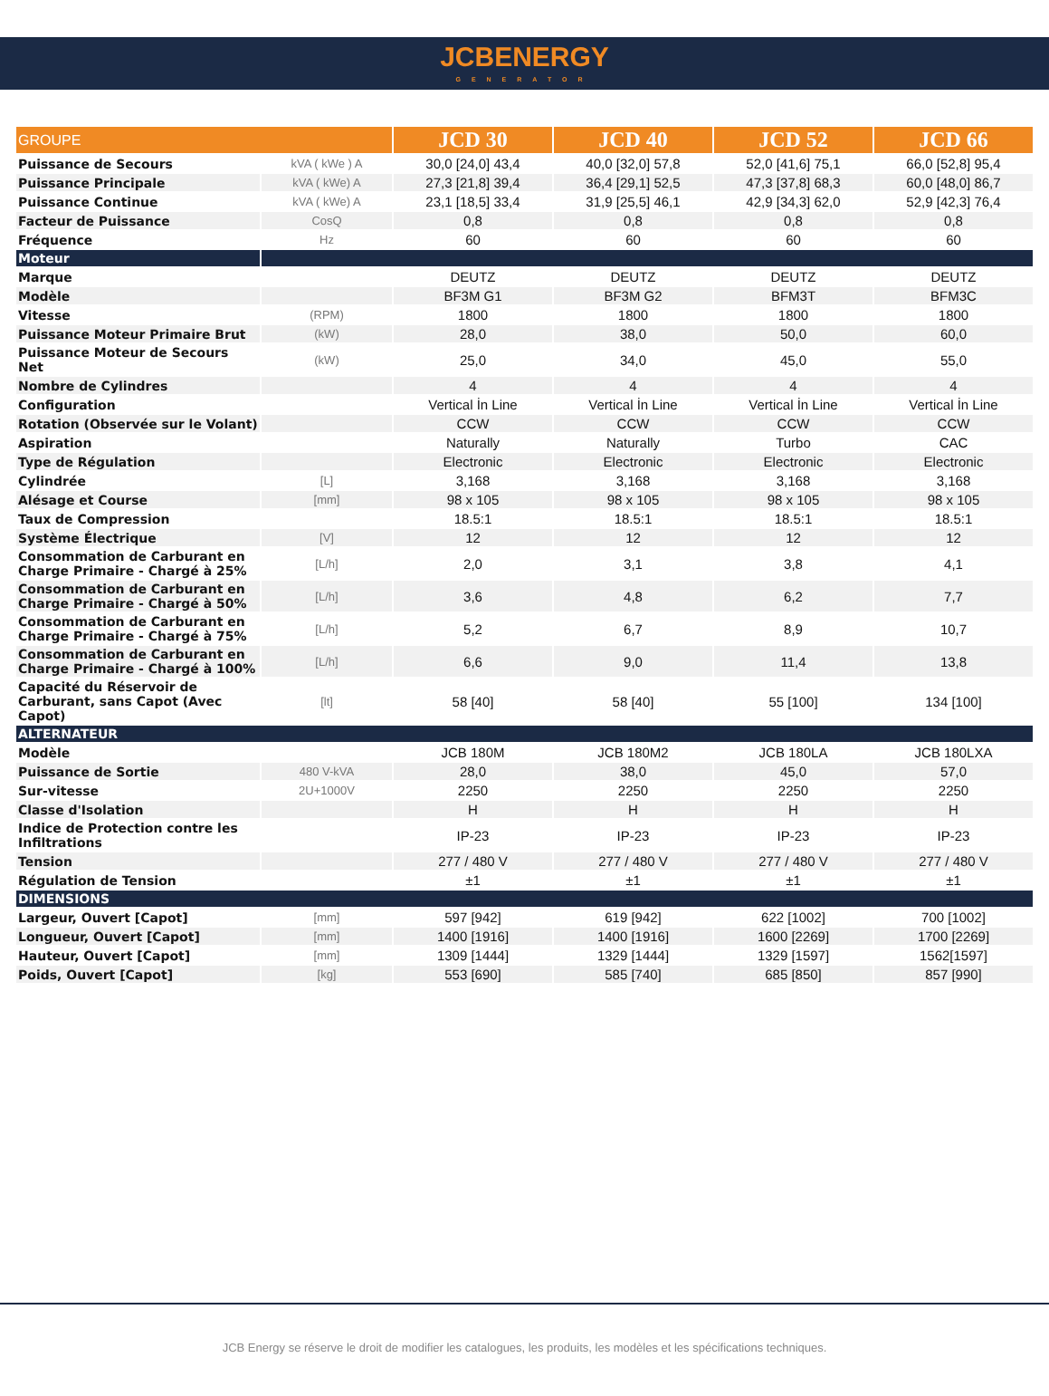JCBENERGY
GENERATOR
| GROUPE | | JCD 30 | JCD 40 | JCD 52 | JCD 66 |
| --- | --- | --- | --- | --- | --- |
| Puissance de Secours | kVA ( kWe ) A | 30,0 [24,0] 43,4 | 40,0 [32,0] 57,8 | 52,0 [41,6] 75,1 | 66,0 [52,8] 95,4 |
| Puissance Principale | kVA ( kWe) A | 27,3 [21,8] 39,4 | 36,4 [29,1] 52,5 | 47,3 [37,8] 68,3 | 60,0 [48,0] 86,7 |
| Puissance Continue | kVA ( kWe) A | 23,1 [18,5] 33,4 | 31,9 [25,5] 46,1 | 42,9 [34,3] 62,0 | 52,9 [42,3] 76,4 |
| Facteur de Puissance | CosQ | 0,8 | 0,8 | 0,8 | 0,8 |
| Fréquence | Hz | 60 | 60 | 60 | 60 |
| Moteur | | | | | |
| Marque | | DEUTZ | DEUTZ | DEUTZ | DEUTZ |
| Modèle | | BF3M G1 | BF3M G2 | BFM3T | BFM3C |
| Vitesse | (RPM) | 1800 | 1800 | 1800 | 1800 |
| Puissance Moteur Primaire Brut | (kW) | 28,0 | 38,0 | 50,0 | 60,0 |
| Puissance Moteur de Secours Net | (kW) | 25,0 | 34,0 | 45,0 | 55,0 |
| Nombre de Cylindres | | 4 | 4 | 4 | 4 |
| Configuration | | Vertical İn Line | Vertical İn Line | Vertical İn Line | Vertical İn Line |
| Rotation (Observée sur le Volant) | | CCW | CCW | CCW | CCW |
| Aspiration | | Naturally | Naturally | Turbo | CAC |
| Type de Régulation | | Electronic | Electronic | Electronic | Electronic |
| Cylindrée | [L] | 3,168 | 3,168 | 3,168 | 3,168 |
| Alésage et Course | [mm] | 98 x 105 | 98 x 105 | 98 x 105 | 98 x 105 |
| Taux de Compression | | 18.5:1 | 18.5:1 | 18.5:1 | 18.5:1 |
| Système Électrique | [V] | 12 | 12 | 12 | 12 |
| Consommation de Carburant en Charge Primaire - Chargé à 25% | [L/h] | 2,0 | 3,1 | 3,8 | 4,1 |
| Consommation de Carburant en Charge Primaire - Chargé à 50% | [L/h] | 3,6 | 4,8 | 6,2 | 7,7 |
| Consommation de Carburant en Charge Primaire - Chargé à 75% | [L/h] | 5,2 | 6,7 | 8,9 | 10,7 |
| Consommation de Carburant en Charge Primaire - Chargé à 100% | [L/h] | 6,6 | 9,0 | 11,4 | 13,8 |
| Capacité du Réservoir de Carburant, sans Capot (Avec Capot) | [lt] | 58 [40] | 58 [40] | 55 [100] | 134 [100] |
| ALTERNATEUR | | | | | |
| Modèle | | JCB 180M | JCB 180M2 | JCB 180LA | JCB 180LXA |
| Puissance de Sortie | 480 V-kVA | 28,0 | 38,0 | 45,0 | 57,0 |
| Sur-vitesse | 2U+1000V | 2250 | 2250 | 2250 | 2250 |
| Classe d'Isolation | | H | H | H | H |
| Indice de Protection contre les Infiltrations | | IP-23 | IP-23 | IP-23 | IP-23 |
| Tension | | 277 / 480 V | 277 / 480 V | 277 / 480 V | 277 / 480 V |
| Régulation de Tension | | ±1 | ±1 | ±1 | ±1 |
| DIMENSIONS | | | | | |
| Largeur, Ouvert [Capot] | [mm] | 597 [942] | 619 [942] | 622 [1002] | 700 [1002] |
| Longueur, Ouvert [Capot] | [mm] | 1400 [1916] | 1400 [1916] | 1600 [2269] | 1700 [2269] |
| Hauteur, Ouvert [Capot] | [mm] | 1309 [1444] | 1329 [1444] | 1329 [1597] | 1562[1597] |
| Poids, Ouvert [Capot] | [kg] | 553 [690] | 585 [740] | 685 [850] | 857 [990] |
JCB Energy se réserve le droit de modifier les catalogues, les produits, les modèles et les spécifications techniques.